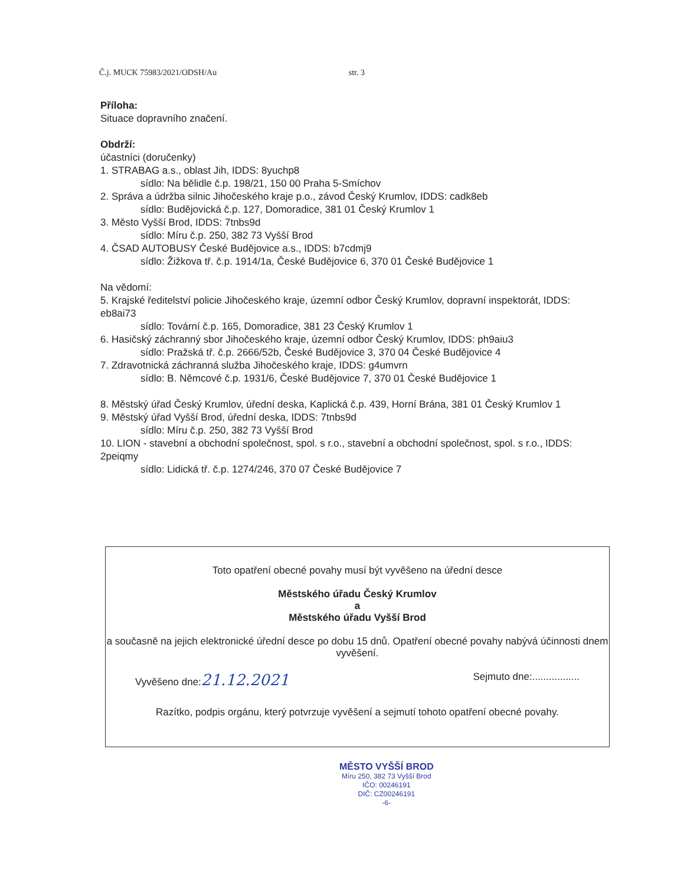Č.j. MUCK 75983/2021/ODSH/Au str. 3
Příloha:
Situace dopravního značení.
Obdrží:
účastníci (doručenky)
1. STRABAG a.s., oblast Jih, IDDS: 8yuchp8
sídlo: Na bělidle č.p. 198/21, 150 00 Praha 5-Smíchov
2. Správa a údržba silnic Jihočeského kraje p.o., závod Český Krumlov, IDDS: cadk8eb
sídlo: Budějovická č.p. 127, Domoradice, 381 01 Český Krumlov 1
3. Město Vyšší Brod, IDDS: 7tnbs9d
sídlo: Míru č.p. 250, 382 73 Vyšší Brod
4. ČSAD AUTOBUSY České Budějovice a.s., IDDS: b7cdmj9
sídlo: Žižkova tř. č.p. 1914/1a, České Budějovice 6, 370 01 České Budějovice 1
Na vědomí:
5. Krajské ředitelství policie Jihočeského kraje, územní odbor Český Krumlov, dopravní inspektorát, IDDS: eb8ai73
sídlo: Tovární č.p. 165, Domoradice, 381 23 Český Krumlov 1
6. Hasičský záchranný sbor Jihočeského kraje, územní odbor Český Krumlov, IDDS: ph9aiu3
sídlo: Pražská tř. č.p. 2666/52b, České Budějovice 3, 370 04 České Budějovice 4
7. Zdravotnická záchranná služba Jihočeského kraje, IDDS: g4umvrn
sídlo: B. Němcové č.p. 1931/6, České Budějovice 7, 370 01 České Budějovice 1
8. Městský úřad Český Krumlov, úřední deska, Kaplická č.p. 439, Horní Brána, 381 01 Český Krumlov 1
9. Městský úřad Vyšší Brod, úřední deska, IDDS: 7tnbs9d
sídlo: Míru č.p. 250, 382 73 Vyšší Brod
10. LION - stavební a obchodní společnost, spol. s r.o., stavební a obchodní společnost, spol. s r.o., IDDS: 2peiqmy
sídlo: Lidická tř. č.p. 1274/246, 370 07 České Budějovice 7
Toto opatření obecné povahy musí být vyvěšeno na úřední desce
Městského úřadu Český Krumlov
a
Městského úřadu Vyšší Brod
a současně na jejich elektronické úřední desce po dobu 15 dnů. Opatření obecné povahy nabývá účinnosti dnem vyvěšení.
Vyvěšeno dne:21.12.2021 Sejmuto dne:.................
Razítko, podpis orgánu, který potvrzuje vyvěšení a sejmutí tohoto opatření obecné povahy.
MĚSTO VYŠŠÍ BROD
Míru 250, 382 73 Vyšší Brod
IČO: 00246191
DIČ: CZ00246191
-6-